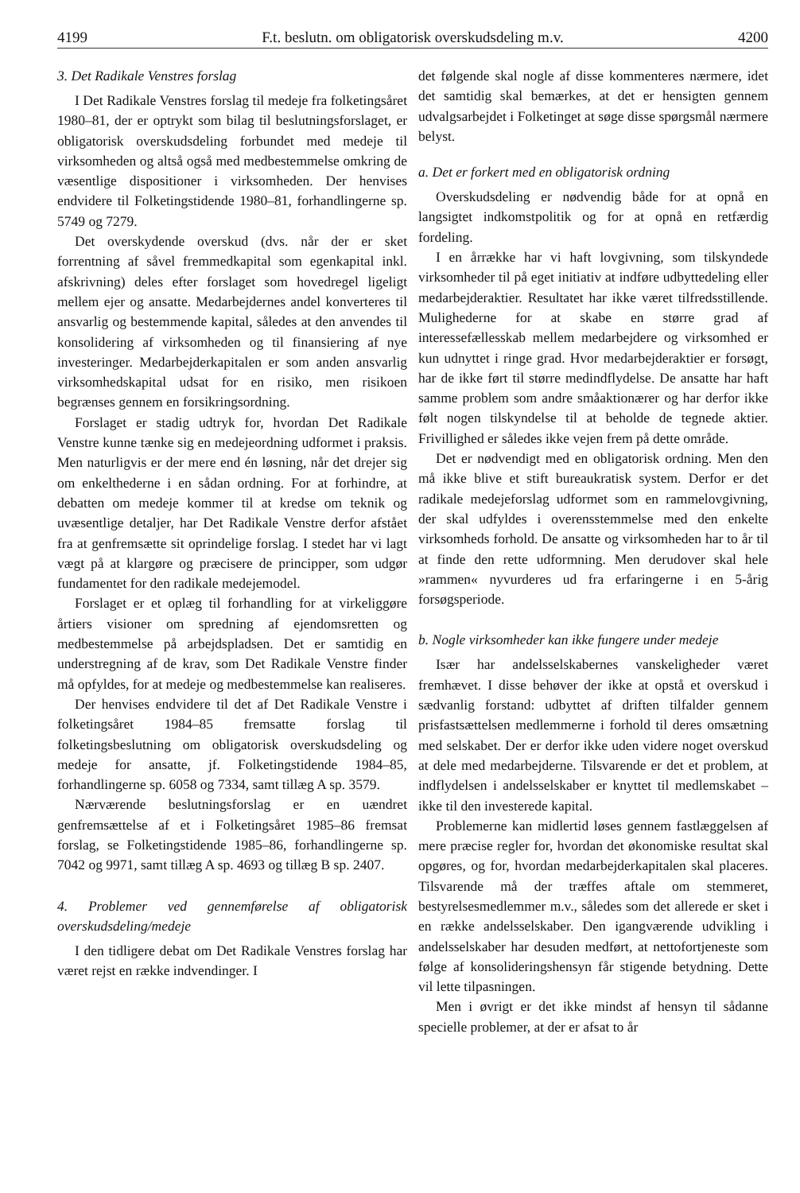4199 F.t. beslutn. om obligatorisk overskudsdeling m.v. 4200
3. Det Radikale Venstres forslag
I Det Radikale Venstres forslag til medeje fra folketingsåret 1980–81, der er optrykt som bilag til beslutningsforslaget, er obligatorisk overskudsdeling forbundet med medeje til virksomheden og altså også med medbestemmelse omkring de væsentlige dispositioner i virksomheden. Der henvises endvidere til Folketingstidende 1980–81, forhandlingerne sp. 5749 og 7279.
Det overskydende overskud (dvs. når der er sket forrentning af såvel fremmedkapital som egenkapital inkl. afskrivning) deles efter forslaget som hovedregel ligeligt mellem ejer og ansatte. Medarbejdernes andel konverteres til ansvarlig og bestemmende kapital, således at den anvendes til konsolidering af virksomheden og til finansiering af nye investeringer. Medarbejderkapitalen er som anden ansvarlig virksomhedskapital udsat for en risiko, men risikoen begrænses gennem en forsikringsordning.
Forslaget er stadig udtryk for, hvordan Det Radikale Venstre kunne tænke sig en medejeordning udformet i praksis. Men naturligvis er der mere end én løsning, når det drejer sig om enkelthederne i en sådan ordning. For at forhindre, at debatten om medeje kommer til at kredse om teknik og uvæsentlige detaljer, har Det Radikale Venstre derfor afstået fra at genfremsætte sit oprindelige forslag. I stedet har vi lagt vægt på at klargøre og præcisere de principper, som udgør fundamentet for den radikale medejemodel.
Forslaget er et oplæg til forhandling for at virkeliggøre årtiers visioner om spredning af ejendomsretten og medbestemmelse på arbejdspladsen. Det er samtidig en understregning af de krav, som Det Radikale Venstre finder må opfyldes, for at medeje og medbestemmelse kan realiseres.
Der henvises endvidere til det af Det Radikale Venstre i folketingsåret 1984–85 fremsatte forslag til folketingsbeslutning om obligatorisk overskudsdeling og medeje for ansatte, jf. Folketingstidende 1984–85, forhandlingerne sp. 6058 og 7334, samt tillæg A sp. 3579.
Nærværende beslutningsforslag er en uændret genfremsættelse af et i Folketingsåret 1985–86 fremsat forslag, se Folketingstidende 1985–86, forhandlingerne sp. 7042 og 9971, samt tillæg A sp. 4693 og tillæg B sp. 2407.
4. Problemer ved gennemførelse af obligatorisk overskudsdeling/medeje
I den tidligere debat om Det Radikale Venstres forslag har været rejst en række indvendinger. I
det følgende skal nogle af disse kommenteres nærmere, idet det samtidig skal bemærkes, at det er hensigten gennem udvalgsarbejdet i Folketinget at søge disse spørgsmål nærmere belyst.
a. Det er forkert med en obligatorisk ordning
Overskudsdeling er nødvendig både for at opnå en langsigtet indkomstpolitik og for at opnå en retfærdig fordeling.
I en årrække har vi haft lovgivning, som tilskyndede virksomheder til på eget initiativ at indføre udbyttedeling eller medarbejderaktier. Resultatet har ikke været tilfredsstillende. Mulighederne for at skabe en større grad af interessefællesskab mellem medarbejdere og virksomhed er kun udnyttet i ringe grad. Hvor medarbejderaktier er forsøgt, har de ikke ført til større medindflydelse. De ansatte har haft samme problem som andre småaktionærer og har derfor ikke følt nogen tilskyndelse til at beholde de tegnede aktier. Frivillighed er således ikke vejen frem på dette område.
Det er nødvendigt med en obligatorisk ordning. Men den må ikke blive et stift bureaukratisk system. Derfor er det radikale medejeforslag udformet som en rammelovgivning, der skal udfyldes i overensstemmelse med den enkelte virksomheds forhold. De ansatte og virksomheden har to år til at finde den rette udformning. Men derudover skal hele »rammen« nyvurderes ud fra erfaringerne i en 5-årig forsøgsperiode.
b. Nogle virksomheder kan ikke fungere under medeje
Især har andelsselskabernes vanskeligheder været fremhævet. I disse behøver der ikke at opstå et overskud i sædvanlig forstand: udbyttet af driften tilfalder gennem prisfastsættelsen medlemmerne i forhold til deres omsætning med selskabet. Der er derfor ikke uden videre noget overskud at dele med medarbejderne. Tilsvarende er det et problem, at indflydelsen i andelsselskaber er knyttet til medlemskabet – ikke til den investerede kapital.
Problemerne kan midlertid løses gennem fastlæggelsen af mere præcise regler for, hvordan det økonomiske resultat skal opgøres, og for, hvordan medarbejderkapitalen skal placeres. Tilsvarende må der træffes aftale om stemmeret, bestyrelsesmedlemmer m.v., således som det allerede er sket i en række andelsselskaber. Den igangværende udvikling i andelsselskaber har desuden medført, at nettofortjeneste som følge af konsolideringshensyn får stigende betydning. Dette vil lette tilpasningen.
Men i øvrigt er det ikke mindst af hensyn til sådanne specielle problemer, at der er afsat to år